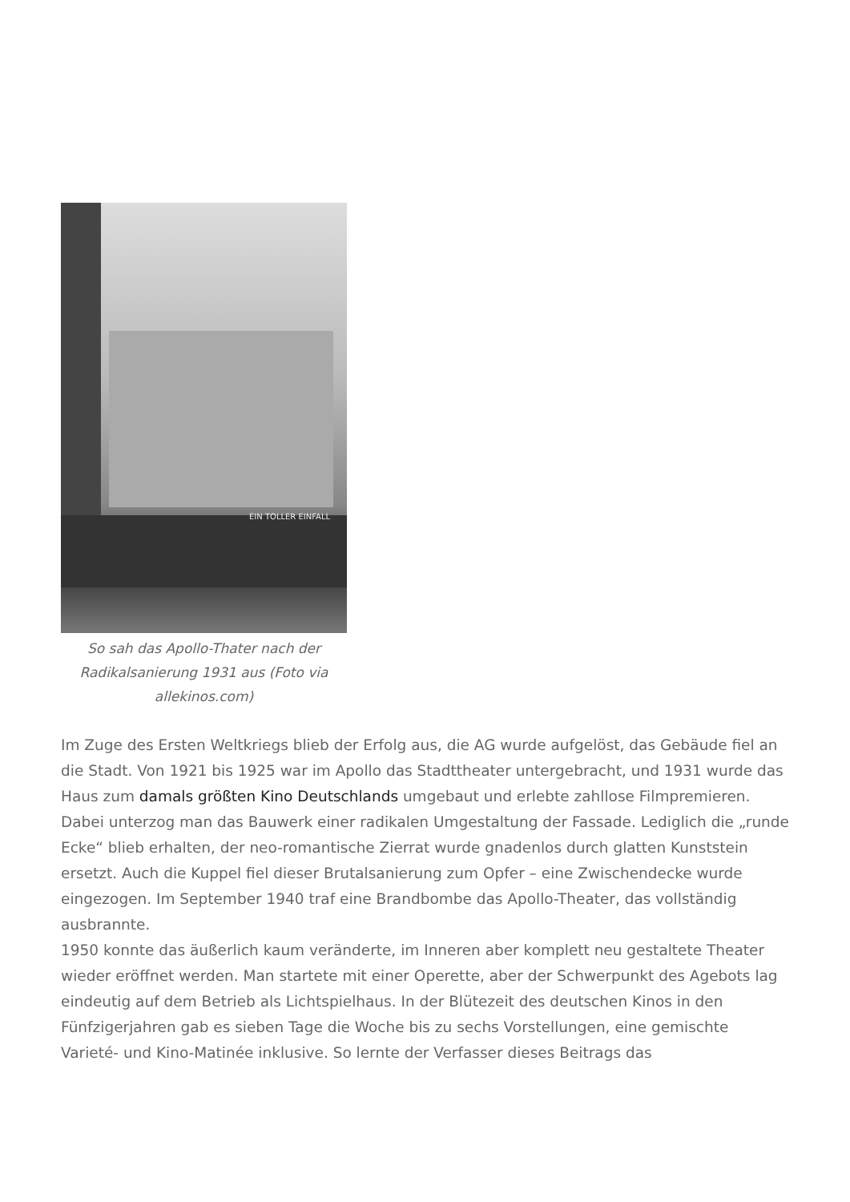EIN TOLLER EINFALL
So sah das Apollo-Thater nach der Radikalsanierung 1931 aus (Foto via allekinos.com)
Im Zuge des Ersten Weltkriegs blieb der Erfolg aus, die AG wurde aufgelöst, das Gebäude fiel an die Stadt. Von 1921 bis 1925 war im Apollo das Stadttheater untergebracht, und 1931 wurde das Haus zum damals größten Kino Deutschlands umgebaut und erlebte zahllose Filmpremieren. Dabei unterzog man das Bauwerk einer radikalen Umgestaltung der Fassade. Lediglich die „runde Ecke“ blieb erhalten, der neo-romantische Zierrat wurde gnadenlos durch glatten Kunststein ersetzt. Auch die Kuppel fiel dieser Brutalsanierung zum Opfer – eine Zwischendecke wurde eingezogen. Im September 1940 traf eine Brandbombe das Apollo-Theater, das vollständig ausbrannte.
1950 konnte das äußerlich kaum veränderte, im Inneren aber komplett neu gestaltete Theater wieder eröffnet werden. Man startete mit einer Operette, aber der Schwerpunkt des Agebots lag eindeutig auf dem Betrieb als Lichtspielhaus. In der Blütezeit des deutschen Kinos in den Fünfzigerjahren gab es sieben Tage die Woche bis zu sechs Vorstellungen, eine gemischte Varieté- und Kino-Matinée inklusive. So lernte der Verfasser dieses Beitrags das